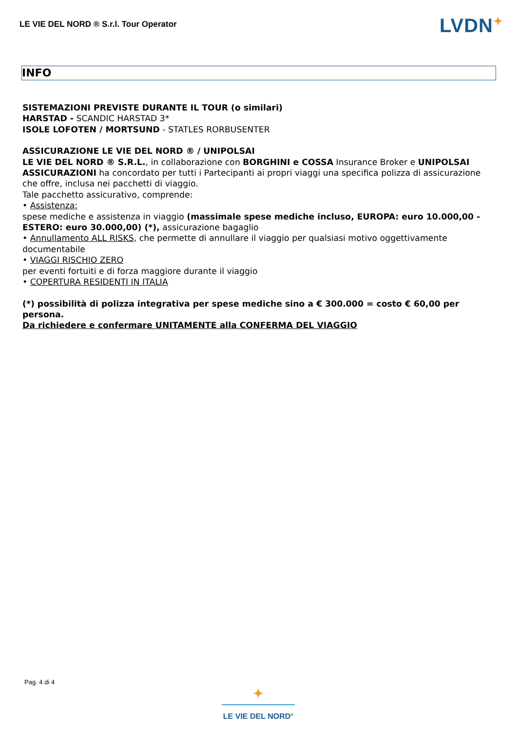LE VIE DEL NORD ® S.r.l. Tour Operator
LVDN✦
INFO
SISTEMAZIONI PREVISTE DURANTE IL TOUR (o similari)
HARSTAD - SCANDIC HARSTAD 3*
ISOLE LOFOTEN / MORTSUND - STATLES RORBUSENTER
ASSICURAZIONE LE VIE DEL NORD ® / UNIPOLSAI
LE VIE DEL NORD ® S.R.L., in collaborazione con BORGHINI e COSSA Insurance Broker e UNIPOLSAI ASSICURAZIONI ha concordato per tutti i Partecipanti ai propri viaggi una specifica polizza di assicurazione che offre, inclusa nei pacchetti di viaggio.
Tale pacchetto assicurativo, comprende:
• Assistenza:
spese mediche e assistenza in viaggio (massimale spese mediche incluso, EUROPA: euro 10.000,00 - ESTERO: euro 30.000,00) (*), assicurazione bagaglio
• Annullamento ALL RISKS, che permette di annullare il viaggio per qualsiasi motivo oggettivamente documentabile
• VIAGGI RISCHIO ZERO
per eventi fortuiti e di forza maggiore durante il viaggio
• COPERTURA RESIDENTI IN ITALIA
(*) possibilità di polizza integrativa per spese mediche sino a € 300.000 = costo € 60,00 per persona.
Da richiedere e confermare UNITAMENTE alla CONFERMA DEL VIAGGIO
Pag. 4 di 4
✦
LE VIE DEL NORD<sup>®</sup>